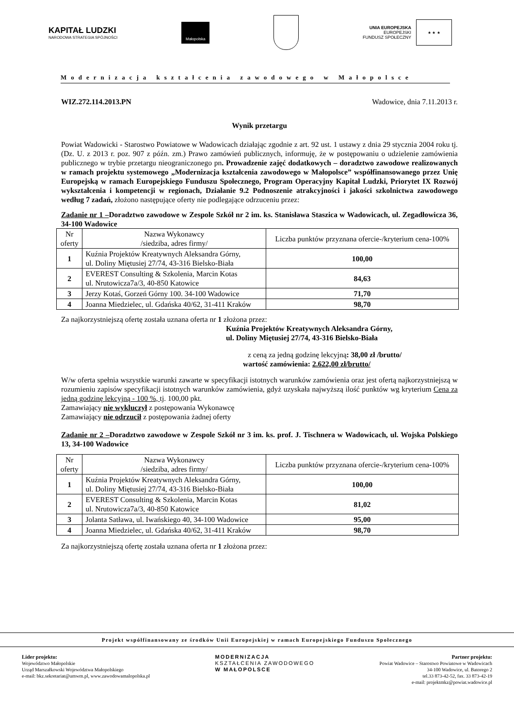KAPITAŁ LUDZKI
NARODOWA STRATEGIA SPÓJNOŚCI
Małopolska
UNIA EUROPEJSKA
EUROPEJSKI
FUNDUSZ SPOŁECZNY
★ ★ ★
Modernizacja kształcenia zawodowego w Małopolsce
WIZ.272.114.2013.PN Wadowice, dnia 7.11.2013 r.
Wynik przetargu
Powiat Wadowicki - Starostwo Powiatowe w Wadowicach działając zgodnie z art. 92 ust. 1 ustawy z dnia 29 stycznia 2004 roku tj. (Dz. U. z 2013 r. poz. 907 z późn. zm.) Prawo zamówień publicznych, informuję, że w postępowaniu o udzielenie zamówienia publicznego w trybie przetargu nieograniczonego pn. Prowadzenie zajęć dodatkowych – doradztwo zawodowe realizowanych w ramach projektu systemowego „Modernizacja kształcenia zawodowego w Małopolsce” współfinansowanego przez Unię Europejską w ramach Europejskiego Funduszu Społecznego, Program Operacyjny Kapitał Ludzki, Priorytet IX Rozwój wykształcenia i kompetencji w regionach, Działanie 9.2 Podnoszenie atrakcyjności i jakości szkolnictwa zawodowego według 7 zadań, złożono następujące oferty nie podlegające odrzuceniu przez:
Zadanie nr 1 –Doradztwo zawodowe w Zespole Szkół nr 2 im. ks. Stanisława Staszica w Wadowicach, ul. Zegadłowicza 36, 34-100 Wadowice
| Nr oferty | Nazwa Wykonawcy /siedziba, adres firmy/ | Liczba punktów przyznana ofercie-/kryterium cena-100% |
| --- | --- | --- |
| 1 | Kuźnia Projektów Kreatywnych Aleksandra Górny, ul. Doliny Miętusiej 27/74, 43-316 Bielsko-Biała | 100,00 |
| 2 | EVEREST Consulting & Szkolenia, Marcin Kotas ul. Nrutowicza7a/3, 40-850 Katowice | 84,63 |
| 3 | Jerzy Kotaś, Gorzeń Górny 100. 34-100 Wadowice | 71,70 |
| 4 | Joanna Miedzielec, ul. Gdańska 40/62, 31-411 Kraków | 98,70 |
Za najkorzystniejszą ofertę została uznana oferta nr 1 złożona przez:
Kuźnia Projektów Kreatywnych Aleksandra Górny,
ul. Doliny Miętusiej 27/74, 43-316 Bielsko-Biała
z ceną za jedną godzinę lekcyjną: 38,00 zł /brutto/
wartość zamówienia: 2.622,00 zł/brutto/
W/w oferta spełnia wszystkie warunki zawarte w specyfikacji istotnych warunków zamówienia oraz jest ofertą najkorzystniejszą w rozumieniu zapisów specyfikacji istotnych warunków zamówienia, gdyż uzyskała najwyższą ilość punktów wg kryterium Cena za jedną godzinę lekcyjną - 100 %, tj. 100,00 pkt.
Zamawiający nie wykluczył z postępowania Wykonawcę
Zamawiający nie odrzucił z postępowania żadnej oferty
Zadanie nr 2 –Doradztwo zawodowe w Zespole Szkół nr 3 im. ks. prof. J. Tischnera w Wadowicach, ul. Wojska Polskiego 13, 34-100 Wadowice
| Nr oferty | Nazwa Wykonawcy /siedziba, adres firmy/ | Liczba punktów przyznana ofercie-/kryterium cena-100% |
| --- | --- | --- |
| 1 | Kuźnia Projektów Kreatywnych Aleksandra Górny, ul. Doliny Miętusiej 27/74, 43-316 Bielsko-Biała | 100,00 |
| 2 | EVEREST Consulting & Szkolenia, Marcin Kotas ul. Nrutowicza7a/3, 40-850 Katowice | 81,02 |
| 3 | Jolanta Satława, ul. Iwańskiego 40, 34-100 Wadowice | 95,00 |
| 4 | Joanna Miedzielec, ul. Gdańska 40/62, 31-411 Kraków | 98,70 |
Za najkorzystniejszą ofertę została uznana oferta nr 1 złożona przez:
Projekt współfinansowany ze środków Unii Europejskiej w ramach Europejskiego Funduszu Społecznego
Lider projektu:
Województwo Małopolskie
Urząd Marszałkowski Województwa Małopolskiego
e-mail: bkz.sekretariat@umwm.pl, www.zawodowamalopolska.pl
MODERNIZACJA
KSZTAŁCENIA ZAWODOWEGO
W MAŁOPOLSCE
Partner projektu:
Powiat Wadowice – Starostwo Powiatowe w Wadowicach
34-100 Wadowice, ul. Batorego 2
tel.33 873-42-52, fax. 33 873-42-19
e-mail: projektmkz@powiat.wadowice.pl